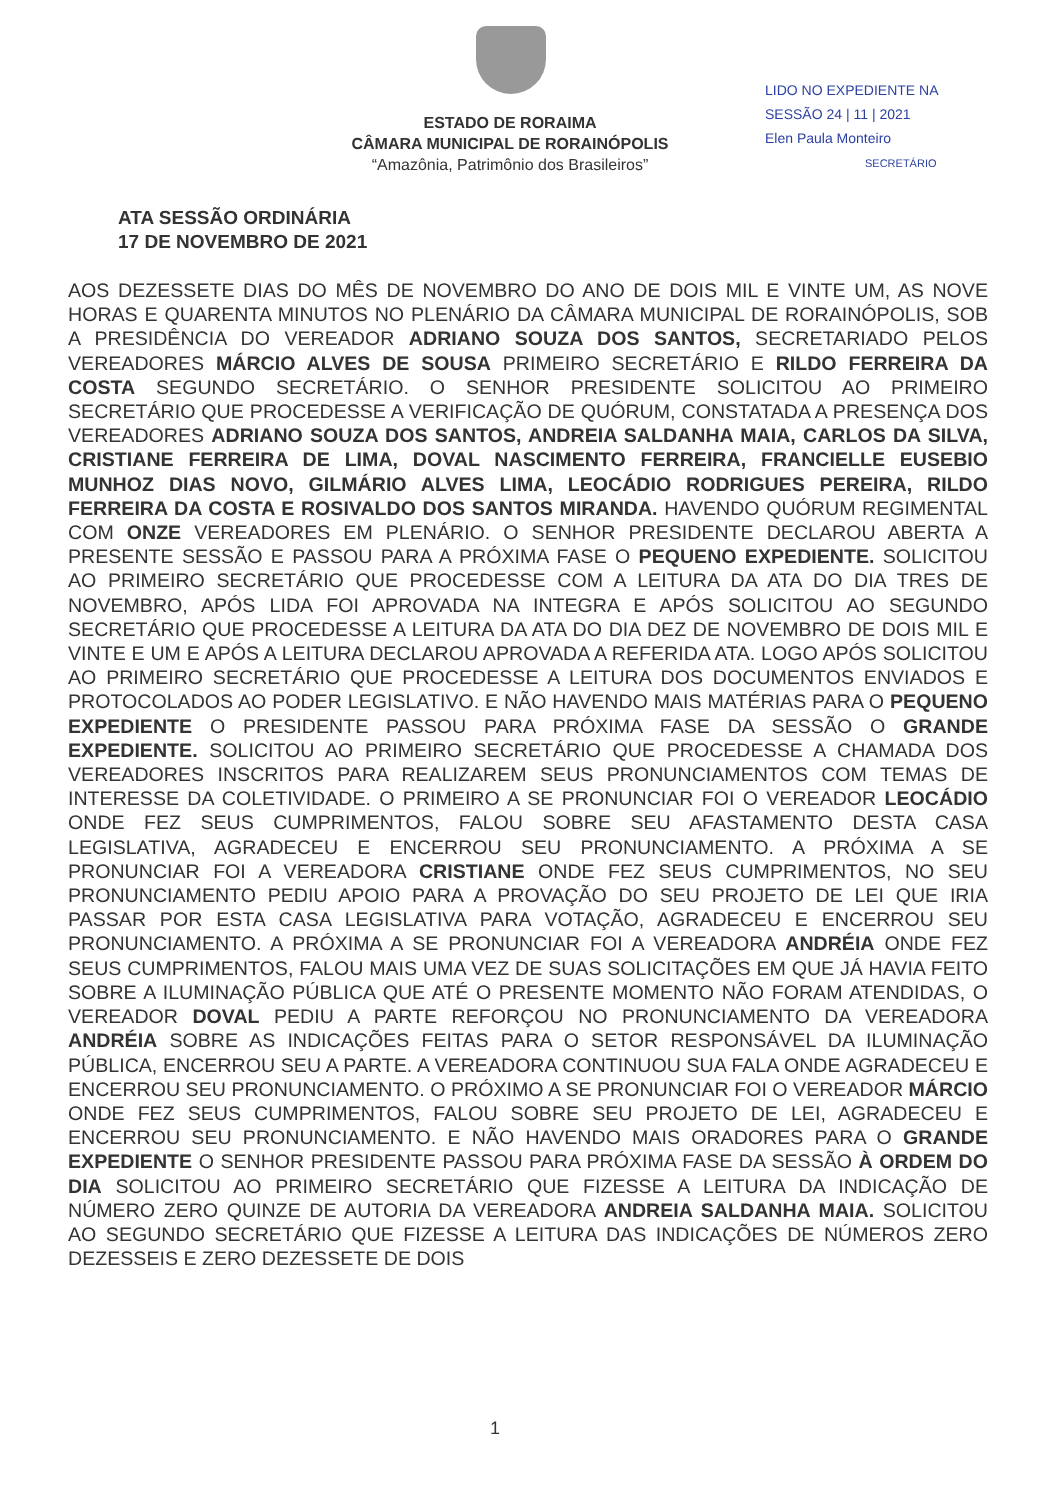ESTADO DE RORAIMA
CÂMARA MUNICIPAL DE RORAINÓPOLIS
“Amazônia, Patrimônio dos Brasileiros”
LIDO NO EXPEDIENTE NA
SESSÃO 24 | 11 | 2021
Elen Paula Monteiro
SECRETÁRIO
ATA SESSÃO ORDINÁRIA
17 DE NOVEMBRO DE 2021
AOS DEZESSETE DIAS DO MÊS DE NOVEMBRO DO ANO DE DOIS MIL E VINTE UM, AS NOVE HORAS E QUARENTA MINUTOS NO PLENÁRIO DA CÂMARA MUNICIPAL DE RORAINÓPOLIS, SOB A PRESIDÊNCIA DO VEREADOR ADRIANO SOUZA DOS SANTOS, SECRETARIADO PELOS VEREADORES MÁRCIO ALVES DE SOUSA PRIMEIRO SECRETÁRIO E RILDO FERREIRA DA COSTA SEGUNDO SECRETÁRIO. O SENHOR PRESIDENTE SOLICITOU AO PRIMEIRO SECRETÁRIO QUE PROCEDESSE A VERIFICAÇÃO DE QUÓRUM, CONSTATADA A PRESENÇA DOS VEREADORES ADRIANO SOUZA DOS SANTOS, ANDREIA SALDANHA MAIA, CARLOS DA SILVA, CRISTIANE FERREIRA DE LIMA, DOVAL NASCIMENTO FERREIRA, FRANCIELLE EUSEBIO MUNHOZ DIAS NOVO, GILMÁRIO ALVES LIMA, LEOCÁDIO RODRIGUES PEREIRA, RILDO FERREIRA DA COSTA E ROSIVALDO DOS SANTOS MIRANDA. HAVENDO QUÓRUM REGIMENTAL COM ONZE VEREADORES EM PLENÁRIO. O SENHOR PRESIDENTE DECLAROU ABERTA A PRESENTE SESSÃO E PASSOU PARA A PRÓXIMA FASE O PEQUENO EXPEDIENTE. SOLICITOU AO PRIMEIRO SECRETÁRIO QUE PROCEDESSE COM A LEITURA DA ATA DO DIA TRES DE NOVEMBRO, APÓS LIDA FOI APROVADA NA INTEGRA E APÓS SOLICITOU AO SEGUNDO SECRETÁRIO QUE PROCEDESSE A LEITURA DA ATA DO DIA DEZ DE NOVEMBRO DE DOIS MIL E VINTE E UM E APÓS A LEITURA DECLAROU APROVADA A REFERIDA ATA. LOGO APÓS SOLICITOU AO PRIMEIRO SECRETÁRIO QUE PROCEDESSE A LEITURA DOS DOCUMENTOS ENVIADOS E PROTOCOLADOS AO PODER LEGISLATIVO. E NÃO HAVENDO MAIS MATÉRIAS PARA O PEQUENO EXPEDIENTE O PRESIDENTE PASSOU PARA PRÓXIMA FASE DA SESSÃO O GRANDE EXPEDIENTE. SOLICITOU AO PRIMEIRO SECRETÁRIO QUE PROCEDESSE A CHAMADA DOS VEREADORES INSCRITOS PARA REALIZAREM SEUS PRONUNCIAMENTOS COM TEMAS DE INTERESSE DA COLETIVIDADE. O PRIMEIRO A SE PRONUNCIAR FOI O VEREADOR LEOCÁDIO ONDE FEZ SEUS CUMPRIMENTOS, FALOU SOBRE SEU AFASTAMENTO DESTA CASA LEGISLATIVA, AGRADECEU E ENCERROU SEU PRONUNCIAMENTO. A PRÓXIMA A SE PRONUNCIAR FOI A VEREADORA CRISTIANE ONDE FEZ SEUS CUMPRIMENTOS, NO SEU PRONUNCIAMENTO PEDIU APOIO PARA A PROVAÇÃO DO SEU PROJETO DE LEI QUE IRIA PASSAR POR ESTA CASA LEGISLATIVA PARA VOTAÇÃO, AGRADECEU E ENCERROU SEU PRONUNCIAMENTO. A PRÓXIMA A SE PRONUNCIAR FOI A VEREADORA ANDRÉIA ONDE FEZ SEUS CUMPRIMENTOS, FALOU MAIS UMA VEZ DE SUAS SOLICITAÇÕES EM QUE JÁ HAVIA FEITO SOBRE A ILUMINAÇÃO PÚBLICA QUE ATÉ O PRESENTE MOMENTO NÃO FORAM ATENDIDAS, O VEREADOR DOVAL PEDIU A PARTE REFORÇOU NO PRONUNCIAMENTO DA VEREADORA ANDRÉIA SOBRE AS INDICAÇÕES FEITAS PARA O SETOR RESPONSÁVEL DA ILUMINAÇÃO PÚBLICA, ENCERROU SEU A PARTE. A VEREADORA CONTINUOU SUA FALA ONDE AGRADECEU E ENCERROU SEU PRONUNCIAMENTO. O PRÓXIMO A SE PRONUNCIAR FOI O VEREADOR MÁRCIO ONDE FEZ SEUS CUMPRIMENTOS, FALOU SOBRE SEU PROJETO DE LEI, AGRADECEU E ENCERROU SEU PRONUNCIAMENTO. E NÃO HAVENDO MAIS ORADORES PARA O GRANDE EXPEDIENTE O SENHOR PRESIDENTE PASSOU PARA PRÓXIMA FASE DA SESSÃO À ORDEM DO DIA SOLICITOU AO PRIMEIRO SECRETÁRIO QUE FIZESSE A LEITURA DA INDICAÇÃO DE NÚMERO ZERO QUINZE DE AUTORIA DA VEREADORA ANDREIA SALDANHA MAIA. SOLICITOU AO SEGUNDO SECRETÁRIO QUE FIZESSE A LEITURA DAS INDICAÇÕES DE NÚMEROS ZERO DEZESSEIS E ZERO DEZESSETE DE DOIS
1